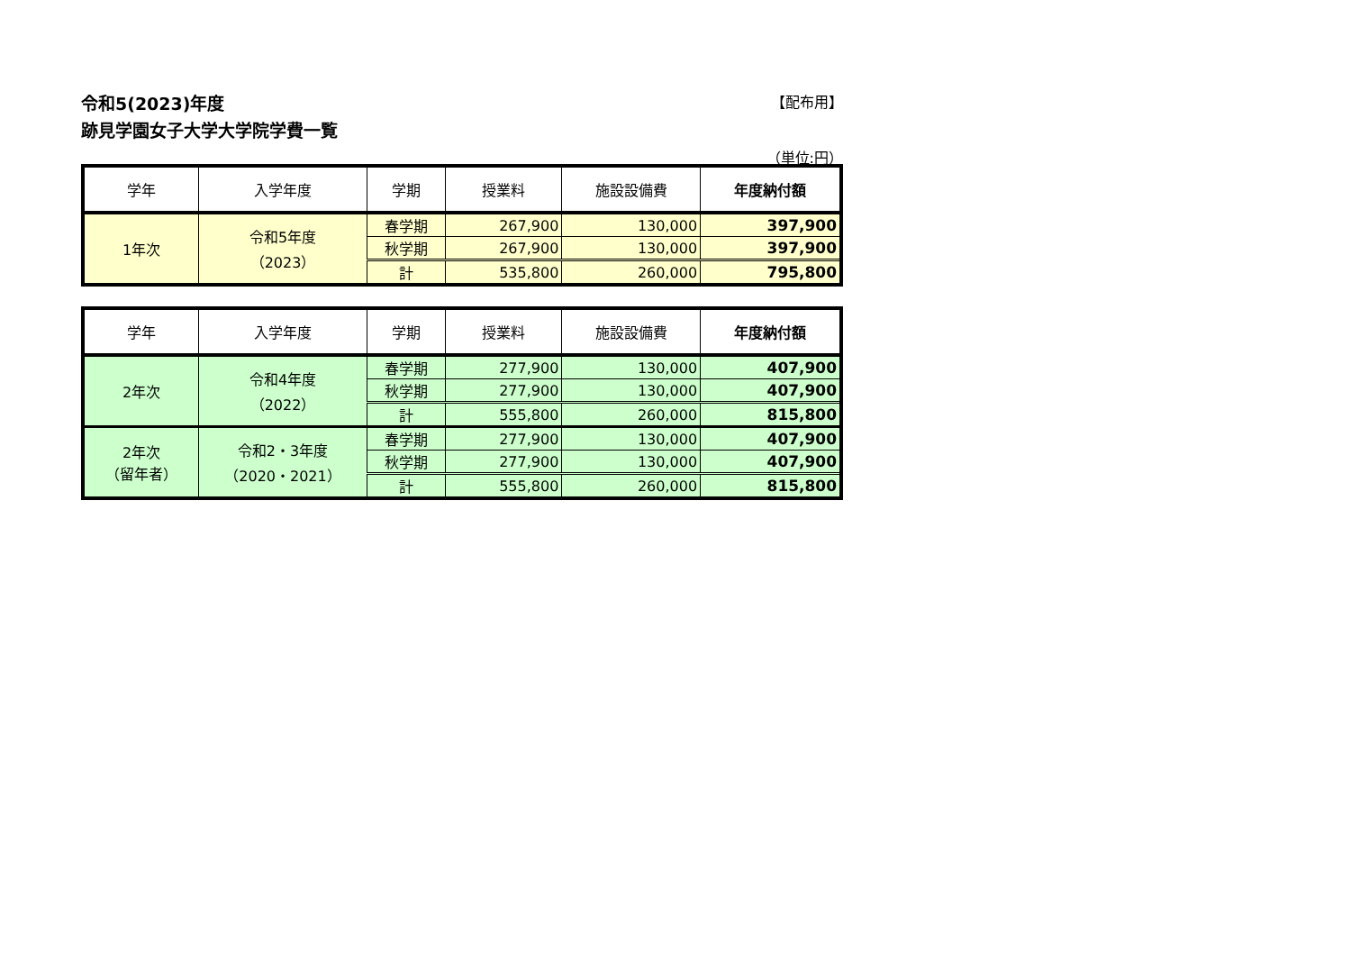令和5(2023)年度 【配布用】
跡見学園女子大学大学院学費一覧
（単位:円）
| 学年 | 入学年度 | 学期 | 授業料 | 施設設備費 | 年度納付額 |
| --- | --- | --- | --- | --- | --- |
| 1年次 | 令和5年度 （2023） | 春学期 | 267,900 | 130,000 | 397,900 |
| | | 秋学期 | 267,900 | 130,000 | 397,900 |
| | | 計 | 535,800 | 260,000 | 795,800 |
| 学年 | 入学年度 | 学期 | 授業料 | 施設設備費 | 年度納付額 |
| --- | --- | --- | --- | --- | --- |
| 2年次 | 令和4年度 （2022） | 春学期 | 277,900 | 130,000 | 407,900 |
| | | 秋学期 | 277,900 | 130,000 | 407,900 |
| | | 計 | 555,800 | 260,000 | 815,800 |
| 2年次 （留年者） | 令和2・3年度 （2020・2021） | 春学期 | 277,900 | 130,000 | 407,900 |
| | | 秋学期 | 277,900 | 130,000 | 407,900 |
| | | 計 | 555,800 | 260,000 | 815,800 |